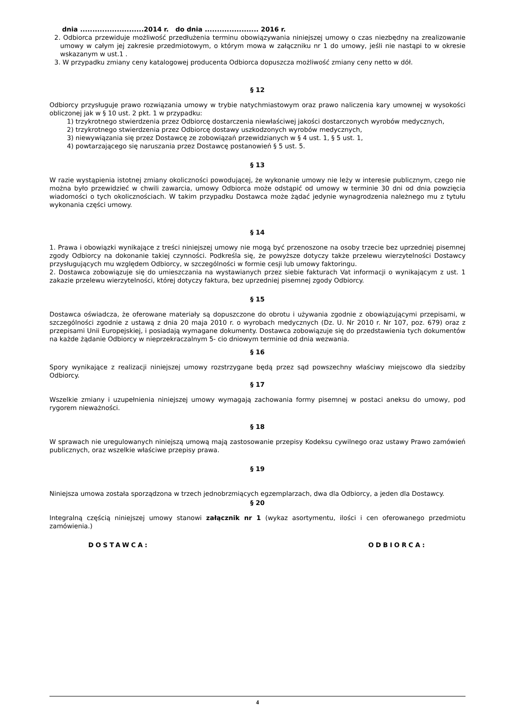dnia ..........................2014 r. do dnia ...................... 2016 r.
2. Odbiorca przewiduje możliwość przedłużenia terminu obowiązywania niniejszej umowy o czas niezbędny na zrealizowanie umowy w całym jej zakresie przedmiotowym, o którym mowa w załączniku nr 1 do umowy, jeśli nie nastąpi to w okresie wskazanym w ust.1 .
3. W przypadku zmiany ceny katalogowej producenta Odbiorca dopuszcza możliwość zmiany ceny netto w dół.
§ 12
Odbiorcy przysługuje prawo rozwiązania umowy w trybie natychmiastowym oraz prawo naliczenia kary umownej w wysokości obliczonej jak w § 10 ust. 2 pkt. 1 w przypadku:
1) trzykrotnego stwierdzenia przez Odbiorcę dostarczenia niewłaściwej jakości dostarczonych wyrobów medycznych,
2) trzykrotnego stwierdzenia przez Odbiorcę dostawy uszkodzonych wyrobów medycznych,
3) niewywiązania się przez Dostawcę ze zobowiązań przewidzianych w § 4 ust. 1, § 5 ust. 1,
4) powtarzającego się naruszania przez Dostawcę postanowień § 5 ust. 5.
§ 13
W razie wystąpienia istotnej zmiany okoliczności powodującej, że wykonanie umowy nie leży w interesie publicznym, czego nie można było przewidzieć w chwili zawarcia, umowy Odbiorca może odstąpić od umowy w terminie 30 dni od dnia powzięcia wiadomości o tych okolicznościach. W takim przypadku Dostawca może żądać jedynie wynagrodzenia należnego mu z tytułu wykonania części umowy.
§ 14
1. Prawa i obowiązki wynikające z treści niniejszej umowy nie mogą być przenoszone na osoby trzecie bez uprzedniej pisemnej zgody Odbiorcy na dokonanie takiej czynności. Podkreśla się, że powyższe dotyczy także przelewu wierzytelności Dostawcy przysługujących mu względem Odbiorcy, w szczególności w formie cesji lub umowy faktoringu.
2. Dostawca zobowiązuje się do umieszczania na wystawianych przez siebie fakturach Vat informacji o wynikającym z ust. 1 zakazie przelewu wierzytelności, której dotyczy faktura, bez uprzedniej pisemnej zgody Odbiorcy.
§ 15
Dostawca oświadcza, że oferowane materiały są dopuszczone do obrotu i używania zgodnie z obowiązującymi przepisami, w szczególności zgodnie z ustawą z dnia 20 maja 2010 r. o wyrobach medycznych (Dz. U. Nr 2010 r. Nr 107, poz. 679) oraz z przepisami Unii Europejskiej, i posiadają wymagane dokumenty. Dostawca zobowiązuje się do przedstawienia tych dokumentów na każde żądanie Odbiorcy w nieprzekraczalnym 5- cio dniowym terminie od dnia wezwania.
§ 16
Spory wynikające z realizacji niniejszej umowy rozstrzygane będą przez sąd powszechny właściwy miejscowo dla siedziby Odbiorcy.
§ 17
Wszelkie zmiany i uzupełnienia niniejszej umowy wymagają zachowania formy pisemnej w postaci aneksu do umowy, pod rygorem nieważności.
§ 18
W sprawach nie uregulowanych niniejszą umową mają zastosowanie przepisy Kodeksu cywilnego oraz ustawy Prawo zamówień publicznych, oraz wszelkie właściwe przepisy prawa.
§ 19
Niniejsza umowa została sporządzona w trzech jednobrzmiących egzemplarzach, dwa dla Odbiorcy, a jeden dla Dostawcy.
§ 20
Integralną częścią niniejszej umowy stanowi załącznik nr 1 (wykaz asortymentu, ilości i cen oferowanego przedmiotu zamówienia.)
DOSTAWCA: ODBIORCA:
4